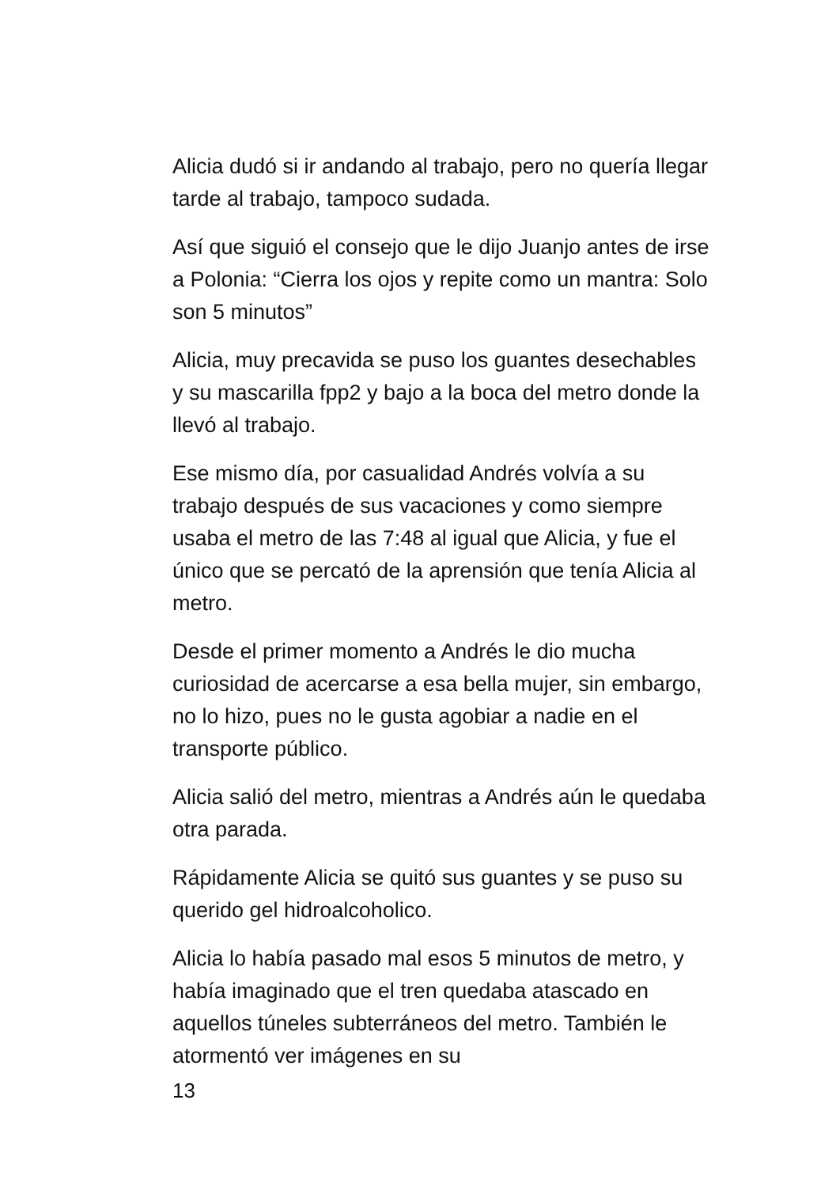Alicia dudó si ir andando al trabajo, pero no quería llegar tarde al trabajo, tampoco sudada.
Así que siguió el consejo que le dijo Juanjo antes de irse a Polonia: “Cierra los ojos y repite como un mantra: Solo son 5 minutos”
Alicia, muy precavida se puso los guantes desechables y su mascarilla fpp2 y bajo a la boca del metro donde la llevó al trabajo.
Ese mismo día, por casualidad Andrés volvía a su trabajo después de sus vacaciones y como siempre usaba el metro de las 7:48 al igual que Alicia, y fue el único que se percató de la aprensión que tenía Alicia al metro.
Desde el primer momento a Andrés le dio mucha curiosidad de acercarse a esa bella mujer, sin embargo, no lo hizo, pues no le gusta agobiar a nadie en el transporte público.
Alicia salió del metro, mientras a Andrés aún le quedaba otra parada.
Rápidamente Alicia se quitó sus guantes y se puso su querido gel hidroalcoholico.
Alicia lo había pasado mal esos 5 minutos de metro, y había imaginado que el tren quedaba atascado en aquellos túneles subterráneos del metro. También le atormentó ver imágenes en su
13